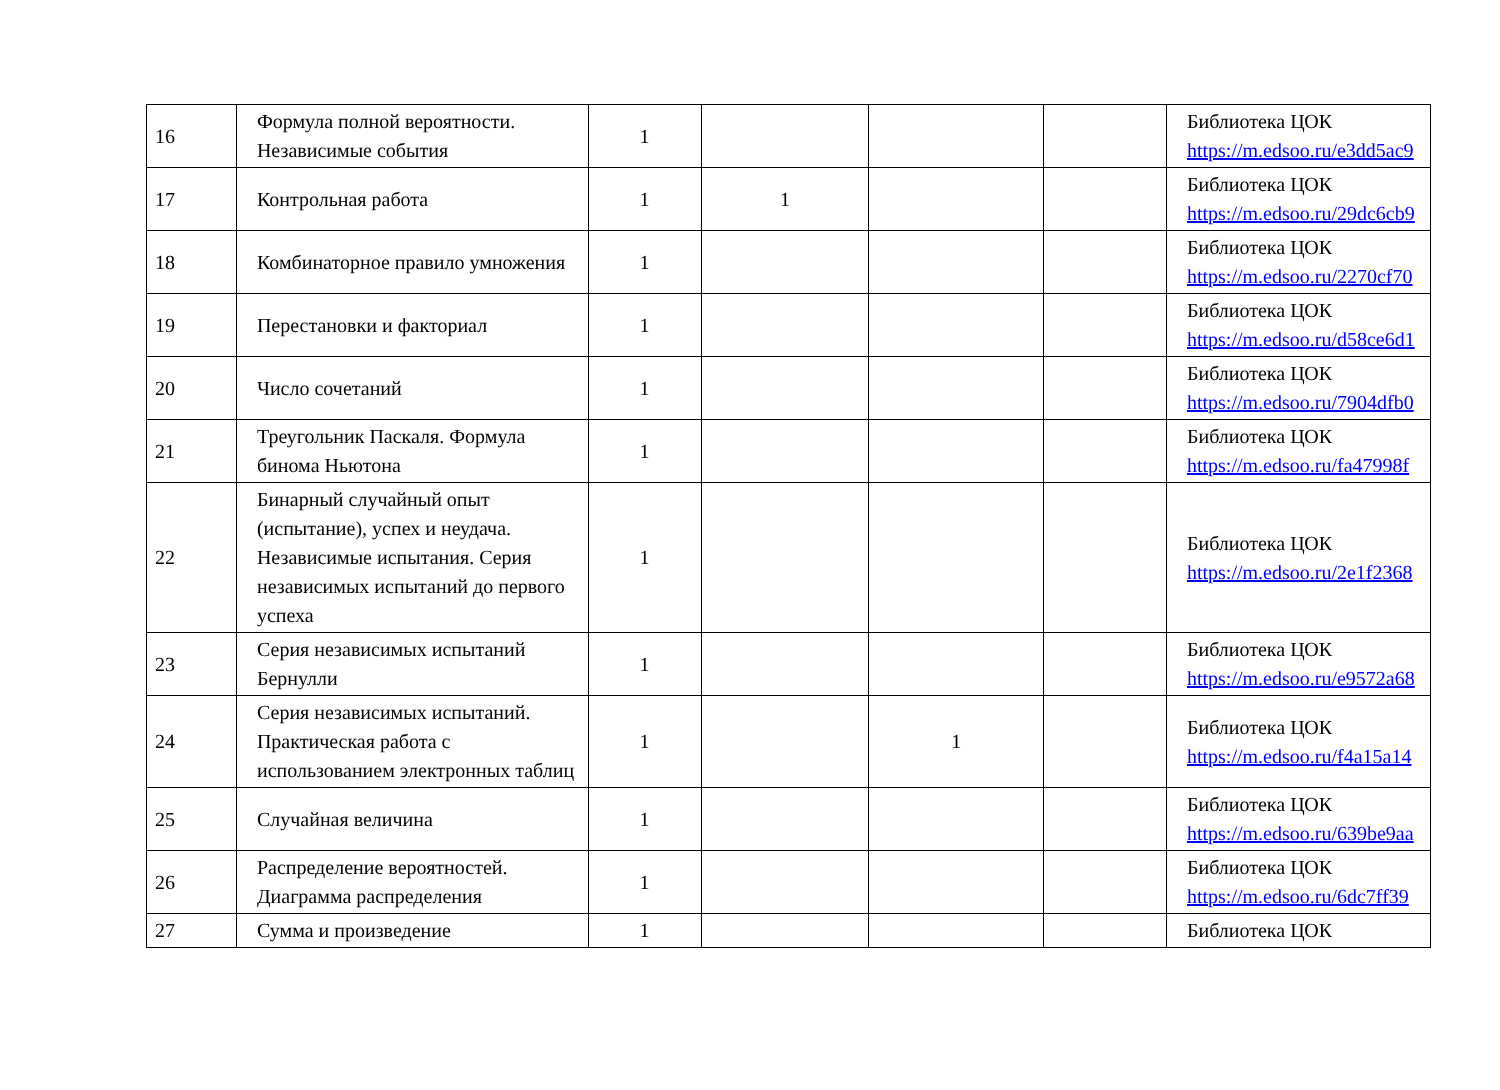| 16 | Формула полной вероятности. Независимые события | 1 | | | | Библиотека ЦОК https://m.edsoo.ru/e3dd5ac9 |
| 17 | Контрольная работа | 1 | 1 | | | Библиотека ЦОК https://m.edsoo.ru/29dc6cb9 |
| 18 | Комбинаторное правило умножения | 1 | | | | Библиотека ЦОК https://m.edsoo.ru/2270cf70 |
| 19 | Перестановки и факториал | 1 | | | | Библиотека ЦОК https://m.edsoo.ru/d58ce6d1 |
| 20 | Число сочетаний | 1 | | | | Библиотека ЦОК https://m.edsoo.ru/7904dfb0 |
| 21 | Треугольник Паскаля. Формула бинома Ньютона | 1 | | | | Библиотека ЦОК https://m.edsoo.ru/fa47998f |
| 22 | Бинарный случайный опыт (испытание), успех и неудача. Независимые испытания. Серия независимых испытаний до первого успеха | 1 | | | | Библиотека ЦОК https://m.edsoo.ru/2e1f2368 |
| 23 | Серия независимых испытаний Бернулли | 1 | | | | Библиотека ЦОК https://m.edsoo.ru/e9572a68 |
| 24 | Серия независимых испытаний. Практическая работа с использованием электронных таблиц | 1 | | 1 | | Библиотека ЦОК https://m.edsoo.ru/f4a15a14 |
| 25 | Случайная величина | 1 | | | | Библиотека ЦОК https://m.edsoo.ru/639be9aa |
| 26 | Распределение вероятностей. Диаграмма распределения | 1 | | | | Библиотека ЦОК https://m.edsoo.ru/6dc7ff39 |
| 27 | Сумма и произведение | 1 | | | | Библиотека ЦОК |